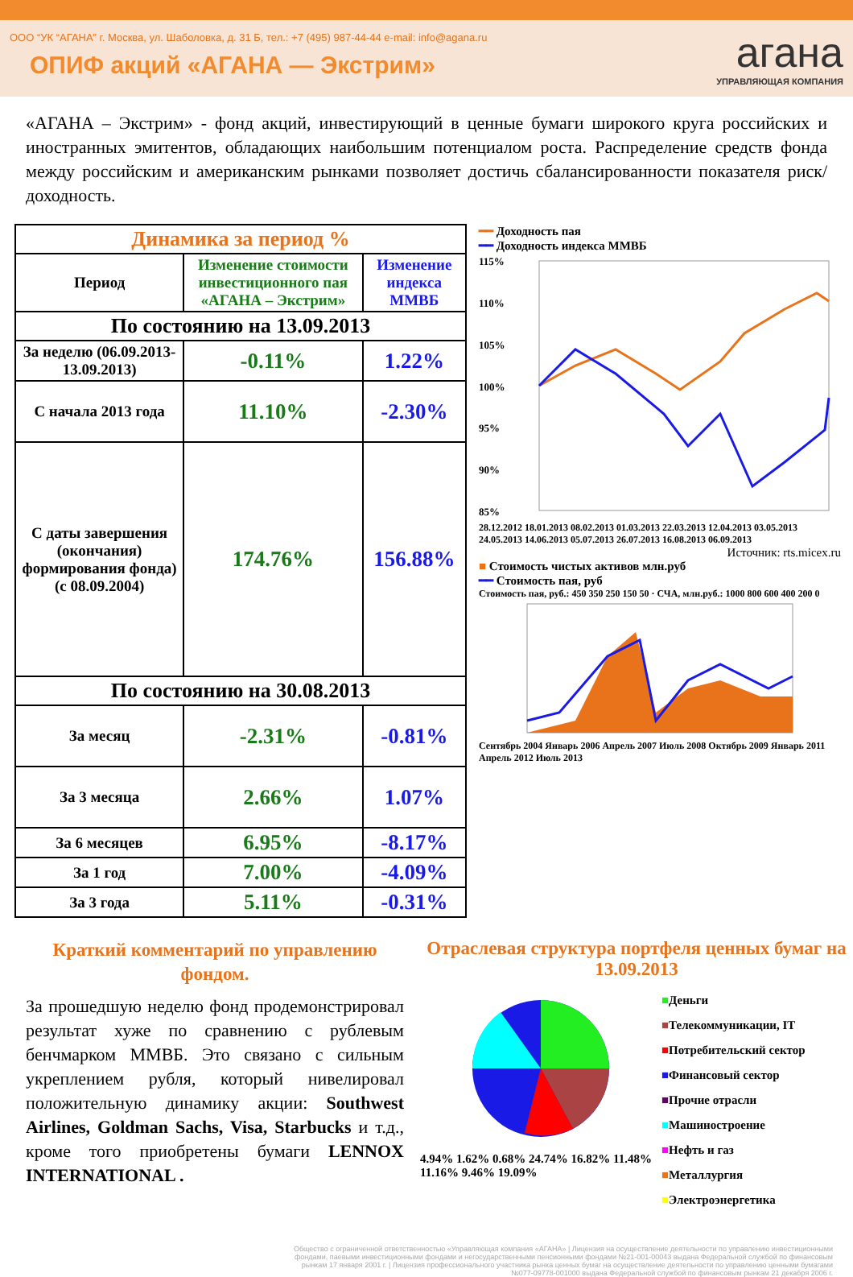ООО “УК “АГАНА” г. Москва, ул. Шаболовка, д. 31 Б, тел.: +7 (495) 987-44-44 e-mail: info@agana.ru
ОПИФ акций «АГАНА — Экстрим»
агана
УПРАВЛЯЮЩАЯ КОМПАНИЯ
«АГАНА – Экстрим» - фонд акций, инвестирующий в ценные бумаги широкого круга российских и иностранных эмитентов, обладающих наибольшим потенциалом роста. Распределение средств фонда между российским и американским рынками позволяет достичь сбалансированности показателя риск/доходность.
| Динамика за период % | | |
| Период | Изменение стоимости инвестиционного пая «АГАНА – Экстрим» | Изменение индекса ММВБ |
| По состоянию на 13.09.2013 | | |
| За неделю (06.09.2013-13.09.2013) | -0.11% | 1.22% |
| С начала 2013 года | 11.10% | -2.30% |
| С даты завершения (окончания) формирования фонда) (с 08.09.2004) | 174.76% | 156.88% |
| По состоянию на 30.08.2013 | | |
| За месяц | -2.31% | -0.81% |
| За 3 месяца | 2.66% | 1.07% |
| За 6 месяцев | 6.95% | -8.17% |
| За 1 год | 7.00% | -4.09% |
| За 3 года | 5.11% | -0.31% |
━━ Доходность пая
━━ Доходность индекса ММВБ
115%
110%
105%
100%
95%
90%
85%
28.12.2012 18.01.2013 08.02.2013 01.03.2013 22.03.2013 12.04.2013 03.05.2013 24.05.2013 14.06.2013 05.07.2013 26.07.2013 16.08.2013 06.09.2013
Источник: rts.micex.ru
■ Стоимость чистых активов млн.руб
━━ Стоимость пая, руб
Стоимость пая, руб.: 450 350 250 150 50 · СЧА, млн.руб.: 1000 800 600 400 200 0
Сентябрь 2004 Январь 2006 Апрель 2007 Июль 2008 Октябрь 2009 Январь 2011 Апрель 2012 Июль 2013
Краткий комментарий по управлению фондом.
За прошедшую неделю фонд продемонстрировал результат хуже по сравнению с рублевым бенчмарком ММВБ. Это связано с сильным укреплением рубля, который нивелировал положительную динамику акции: Southwest Airlines, Goldman Sachs, Visa, Starbucks и т.д., кроме того приобретены бумаги LENNOX INTERNATIONAL .
Отраслевая структура портфеля ценных бумаг на 13.09.2013
4.94% 1.62% 0.68% 24.74% 16.82% 11.48% 11.16% 9.46% 19.09%
■Деньги
■Телекоммуникации, IT
■Потребительский сектор
■Финансовый сектор
■Прочие отрасли
■Машиностроение
■Нефть и газ
■Металлургия
■Электроэнергетика
Общество с ограниченной ответственностью «Управляющая компания «АГАНА» | Лицензия на осуществление деятельности по управлению инвестиционными фондами, паевыми инвестиционными фондами и негосударственными пенсионными фондами №21-001-00043 выдана Федеральной службой по финансовым рынкам 17 января 2001 г. | Лицензия профессионального участника рынка ценных бумаг на осуществление деятельности по управлению ценными бумагами №077-09778-001000 выдана Федеральной службой по финансовым рынкам 21 декабря 2006 г.